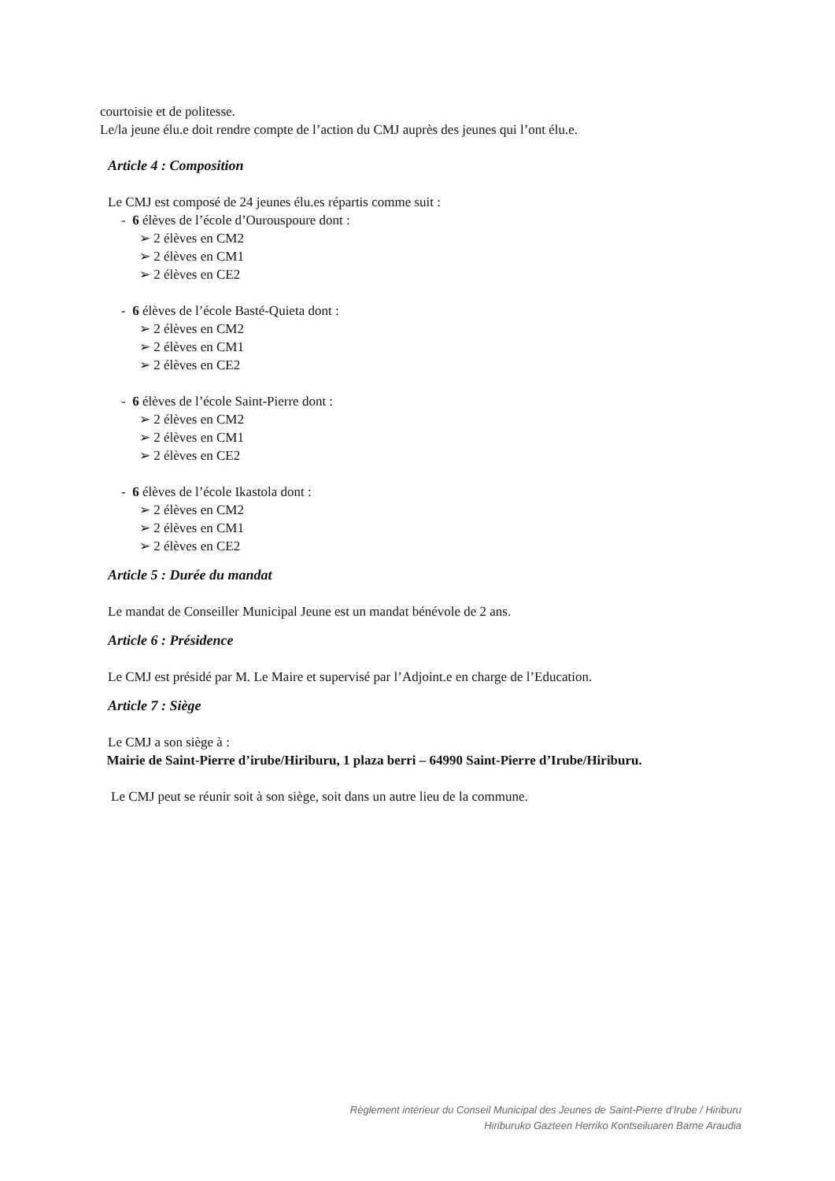courtoisie et de politesse.
Le/la jeune élu.e doit rendre compte de l’action du CMJ auprès des jeunes qui l’ont élu.e.
Article 4 : Composition
Le CMJ est composé de 24 jeunes élu.es répartis comme suit :
- 6 élèves de l’école d’Ourouspoure dont :
➢ 2 élèves en CM2
➢ 2 élèves en CM1
➢ 2 élèves en CE2
- 6 élèves de l’école Basté-Quieta dont :
➢ 2 élèves en CM2
➢ 2 élèves en CM1
➢ 2 élèves en CE2
- 6 élèves de l’école Saint-Pierre dont :
➢ 2 élèves en CM2
➢ 2 élèves en CM1
➢ 2 élèves en CE2
- 6 élèves de l’école Ikastola dont :
➢ 2 élèves en CM2
➢ 2 élèves en CM1
➢ 2 élèves en CE2
Article 5 : Durée du mandat
Le mandat de Conseiller Municipal Jeune est un mandat bénévole de 2 ans.
Article 6 : Présidence
Le CMJ est présidé par M. Le Maire et supervisé par l’Adjoint.e en charge de l’Education.
Article 7 : Siège
Le CMJ a son siège à :
Mairie de Saint-Pierre d’irube/Hiriburu, 1 plaza berri – 64990 Saint-Pierre d’Irube/Hiriburu.
Le CMJ peut se réunir soit à son siège, soit dans un autre lieu de la commune.
Règlement intérieur du Conseil Municipal des Jeunes de Saint-Pierre d’Irube / Hiriburu
Hiriburuko Gazteen Herriko Kontseiluaren Barne Araudia